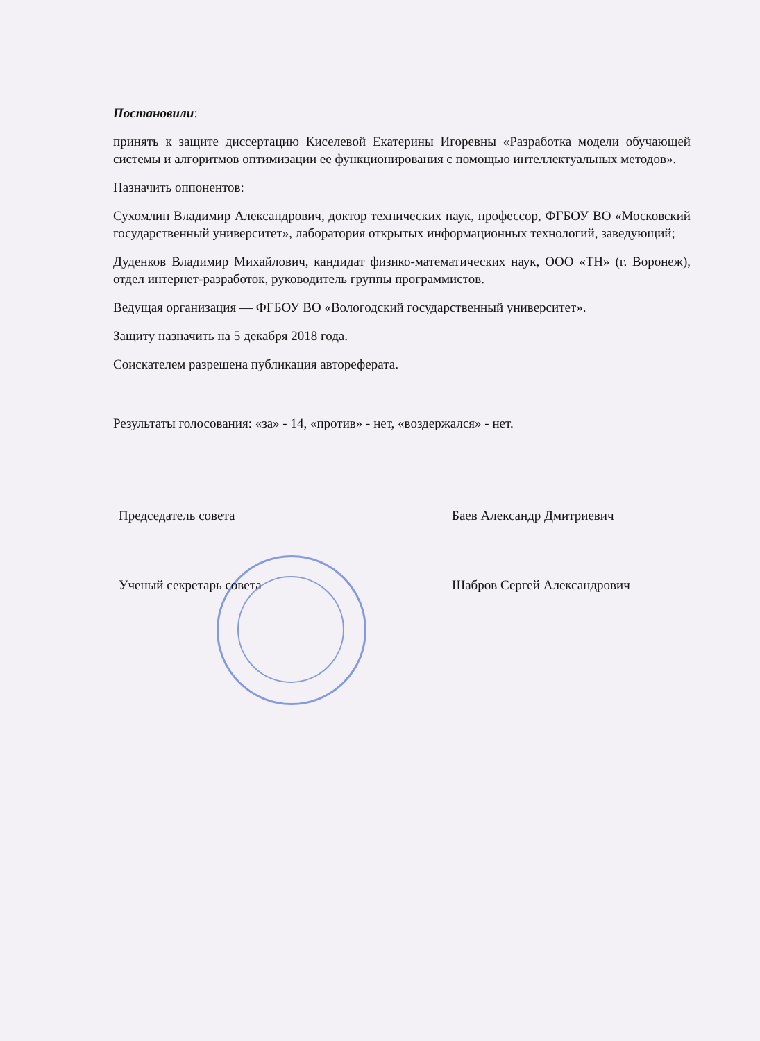Постановили:
принять к защите диссертацию Киселевой Екатерины Игоревны «Разработка модели обучающей системы и алгоритмов оптимизации ее функционирования с помощью интеллектуальных методов».
Назначить оппонентов:
Сухомлин Владимир Александрович, доктор технических наук, профессор, ФГБОУ ВО «Московский государственный университет», лаборатория открытых информационных технологий, заведующий;
Дуденков Владимир Михайлович, кандидат физико-математических наук, ООО «ТН» (г. Воронеж), отдел интернет-разработок, руководитель группы программистов.
Ведущая организация — ФГБОУ ВО «Вологодский государственный университет».
Защиту назначить на 5 декабря 2018 года.
Соискателем разрешена публикация автореферата.
Результаты голосования: «за» - 14, «против» - нет, «воздержался» - нет.
Председатель совета Баев Александр Дмитриевич
Ученый секретарь совета Шабров Сергей Александрович